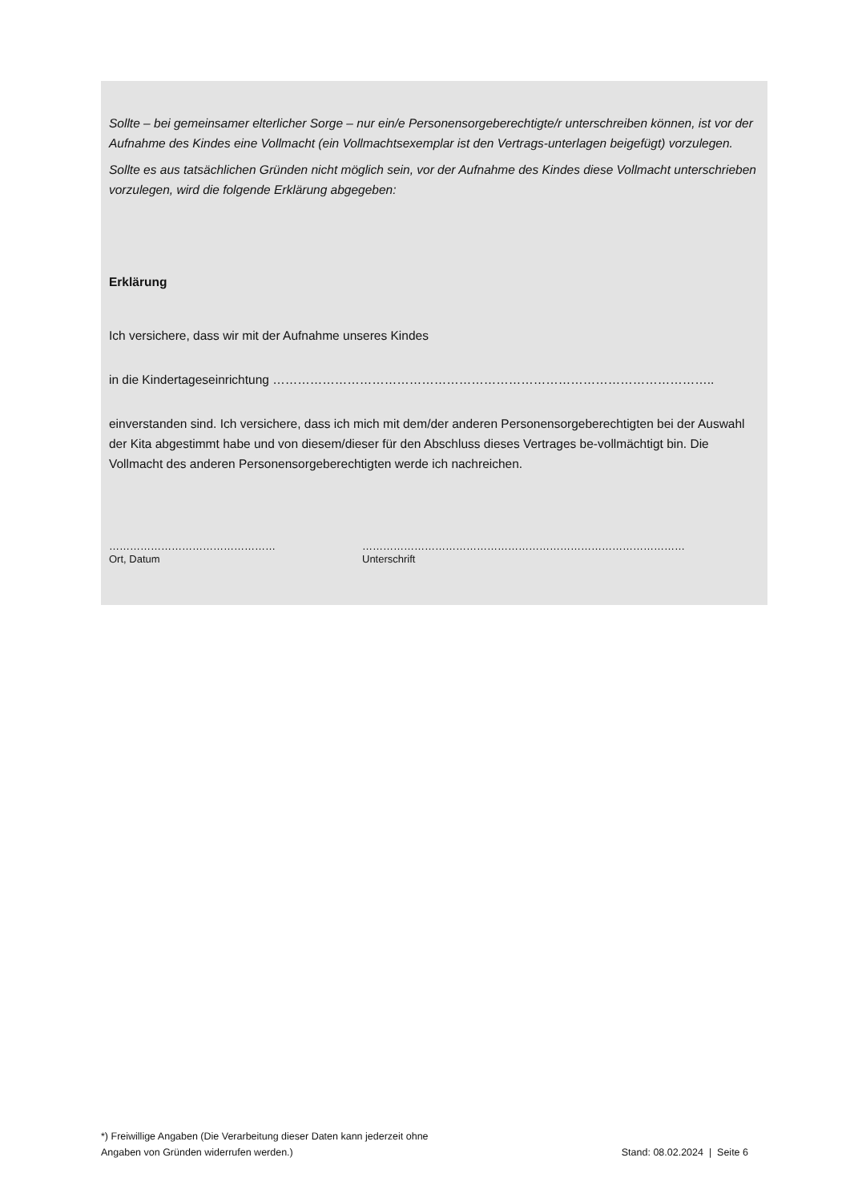Sollte – bei gemeinsamer elterlicher Sorge – nur ein/e Personensorgeberechtigte/r unterschreiben können, ist vor der Aufnahme des Kindes eine Vollmacht (ein Vollmachtsexemplar ist den Vertrags-unterlagen beigefügt) vorzulegen.
Sollte es aus tatsächlichen Gründen nicht möglich sein, vor der Aufnahme des Kindes diese Vollmacht unterschrieben vorzulegen, wird die folgende Erklärung abgegeben:
Erklärung
Ich versichere, dass wir mit der Aufnahme unseres Kindes
in die Kindertageseinrichtung ……………………………………………………………………………………………..
einverstanden sind. Ich versichere, dass ich mich mit dem/der anderen Personensorgeberechtigten bei der Auswahl der Kita abgestimmt habe und von diesem/dieser für den Abschluss dieses Vertrages be-vollmächtigt bin. Die Vollmacht des anderen Personensorgeberechtigten werde ich nachreichen.
…………………………………………
Ort, Datum
…………………………………………………………………………………
Unterschrift
*) Freiwillige Angaben (Die Verarbeitung dieser Daten kann jederzeit ohne
Angaben von Gründen widerrufen werden.)
Stand: 08.02.2024 | Seite 6